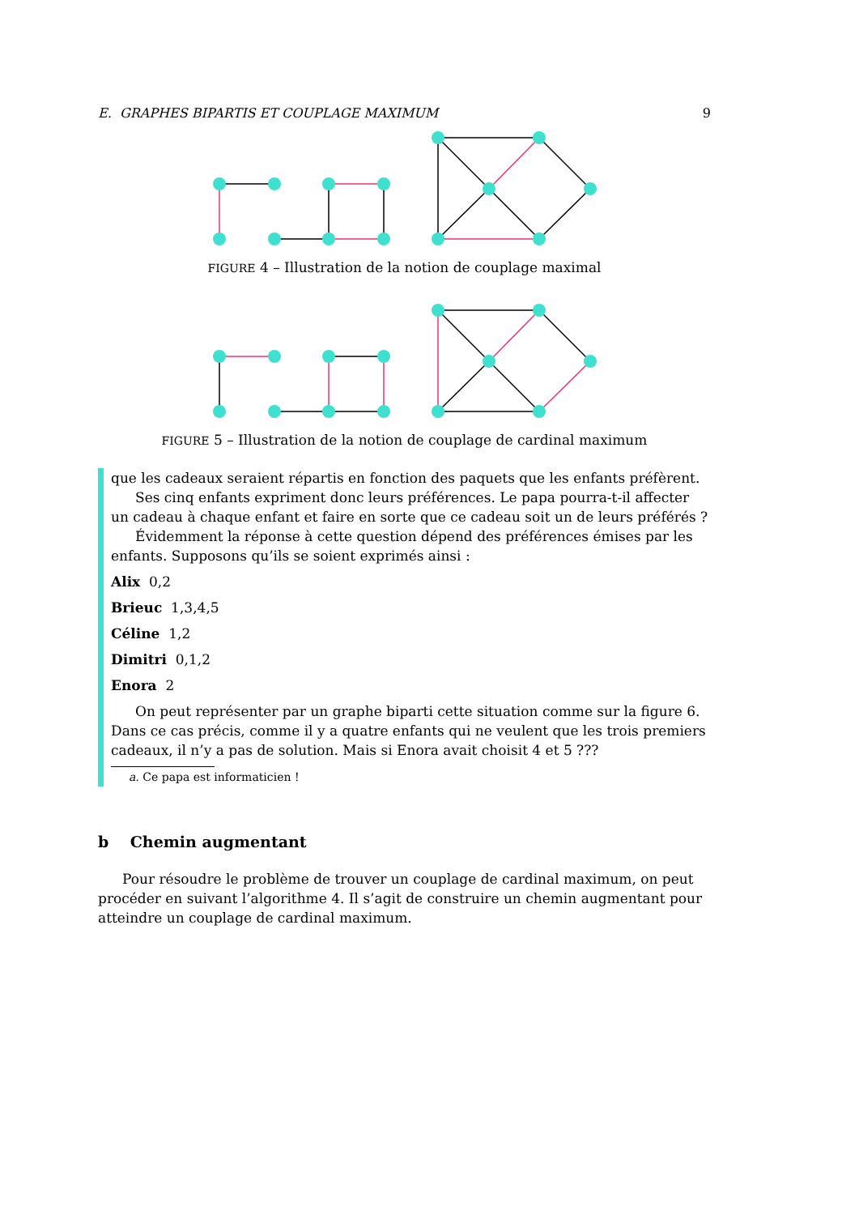E. GRAPHES BIPARTIS ET COUPLAGE MAXIMUM 9
FIGURE 4 – Illustration de la notion de couplage maximal
FIGURE 5 – Illustration de la notion de couplage de cardinal maximum
que les cadeaux seraient répartis en fonction des paquets que les enfants préfèrent.
Ses cinq enfants expriment donc leurs préférences. Le papa pourra-t-il affecter un cadeau à chaque enfant et faire en sorte que ce cadeau soit un de leurs préférés ?
Évidemment la réponse à cette question dépend des préférences émises par les enfants. Supposons qu’ils se soient exprimés ainsi :
Alix 0,2
Brieuc 1,3,4,5
Céline 1,2
Dimitri 0,1,2
Enora 2
On peut représenter par un graphe biparti cette situation comme sur la figure 6. Dans ce cas précis, comme il y a quatre enfants qui ne veulent que les trois premiers cadeaux, il n’y a pas de solution. Mais si Enora avait choisit 4 et 5 ???
a. Ce papa est informaticien !
b Chemin augmentant
Pour résoudre le problème de trouver un couplage de cardinal maximum, on peut procéder en suivant l’algorithme 4. Il s’agit de construire un chemin augmentant pour atteindre un couplage de cardinal maximum.